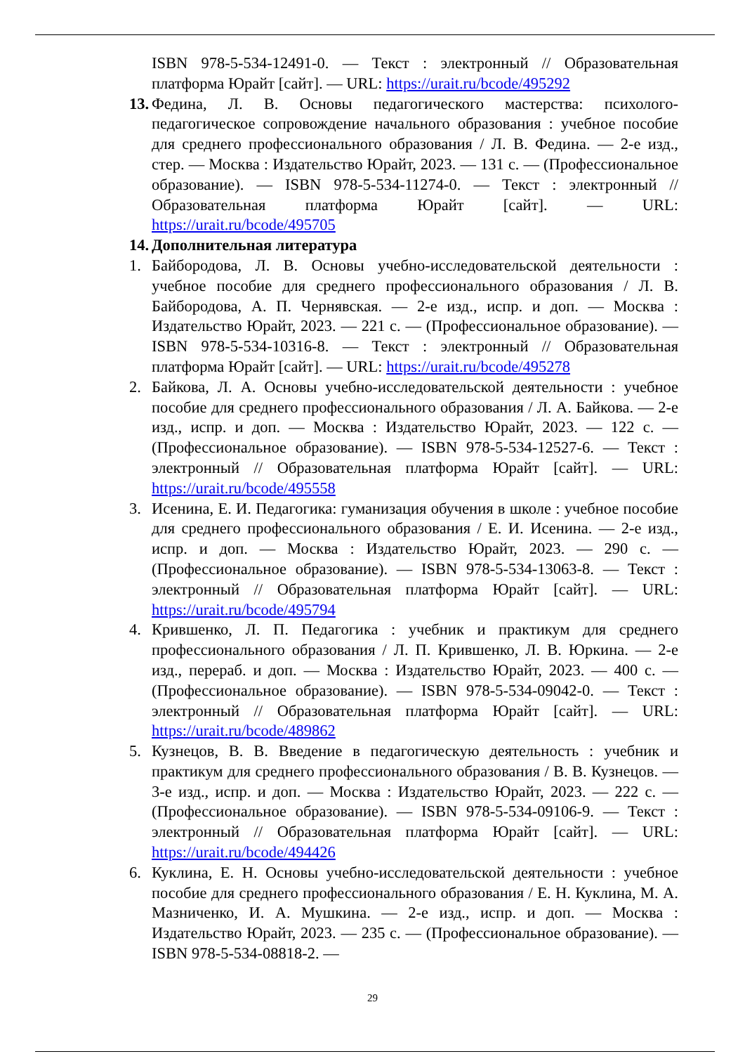ISBN 978-5-534-12491-0. — Текст : электронный // Образовательная платформа Юрайт [сайт]. — URL: https://urait.ru/bcode/495292
13.
Федина, Л. В. Основы педагогического мастерства: психолого-педагогическое сопровождение начального образования : учебное пособие для среднего профессионального образования / Л. В. Федина. — 2-е изд., стер. — Москва : Издательство Юрайт, 2023. — 131 с. — (Профессиональное образование). — ISBN 978-5-534-11274-0. — Текст : электронный // Образовательная платформа Юрайт [сайт]. — URL: https://urait.ru/bcode/495705
14.
Дополнительная литература
1. Байбородова, Л. В. Основы учебно-исследовательской деятельности : учебное пособие для среднего профессионального образования / Л. В. Байбородова, А. П. Чернявская. — 2-е изд., испр. и доп. — Москва : Издательство Юрайт, 2023. — 221 с. — (Профессиональное образование). — ISBN 978-5-534-10316-8. — Текст : электронный // Образовательная платформа Юрайт [сайт]. — URL: https://urait.ru/bcode/495278
2. Байкова, Л. А. Основы учебно-исследовательской деятельности : учебное пособие для среднего профессионального образования / Л. А. Байкова. — 2-е изд., испр. и доп. — Москва : Издательство Юрайт, 2023. — 122 с. — (Профессиональное образование). — ISBN 978-5-534-12527-6. — Текст : электронный // Образовательная платформа Юрайт [сайт]. — URL: https://urait.ru/bcode/495558
3. Исенина, Е. И. Педагогика: гуманизация обучения в школе : учебное пособие для среднего профессионального образования / Е. И. Исенина. — 2-е изд., испр. и доп. — Москва : Издательство Юрайт, 2023. — 290 с. — (Профессиональное образование). — ISBN 978-5-534-13063-8. — Текст : электронный // Образовательная платформа Юрайт [сайт]. — URL: https://urait.ru/bcode/495794
4. Крившенко, Л. П. Педагогика : учебник и практикум для среднего профессионального образования / Л. П. Крившенко, Л. В. Юркина. — 2-е изд., перераб. и доп. — Москва : Издательство Юрайт, 2023. — 400 с. — (Профессиональное образование). — ISBN 978-5-534-09042-0. — Текст : электронный // Образовательная платформа Юрайт [сайт]. — URL: https://urait.ru/bcode/489862
5. Кузнецов, В. В. Введение в педагогическую деятельность : учебник и практикум для среднего профессионального образования / В. В. Кузнецов. — 3-е изд., испр. и доп. — Москва : Издательство Юрайт, 2023. — 222 с. — (Профессиональное образование). — ISBN 978-5-534-09106-9. — Текст : электронный // Образовательная платформа Юрайт [сайт]. — URL: https://urait.ru/bcode/494426
6. Куклина, Е. Н. Основы учебно-исследовательской деятельности : учебное пособие для среднего профессионального образования / Е. Н. Куклина, М. А. Мазниченко, И. А. Мушкина. — 2-е изд., испр. и доп. — Москва : Издательство Юрайт, 2023. — 235 с. — (Профессиональное образование). — ISBN 978-5-534-08818-2. —
29